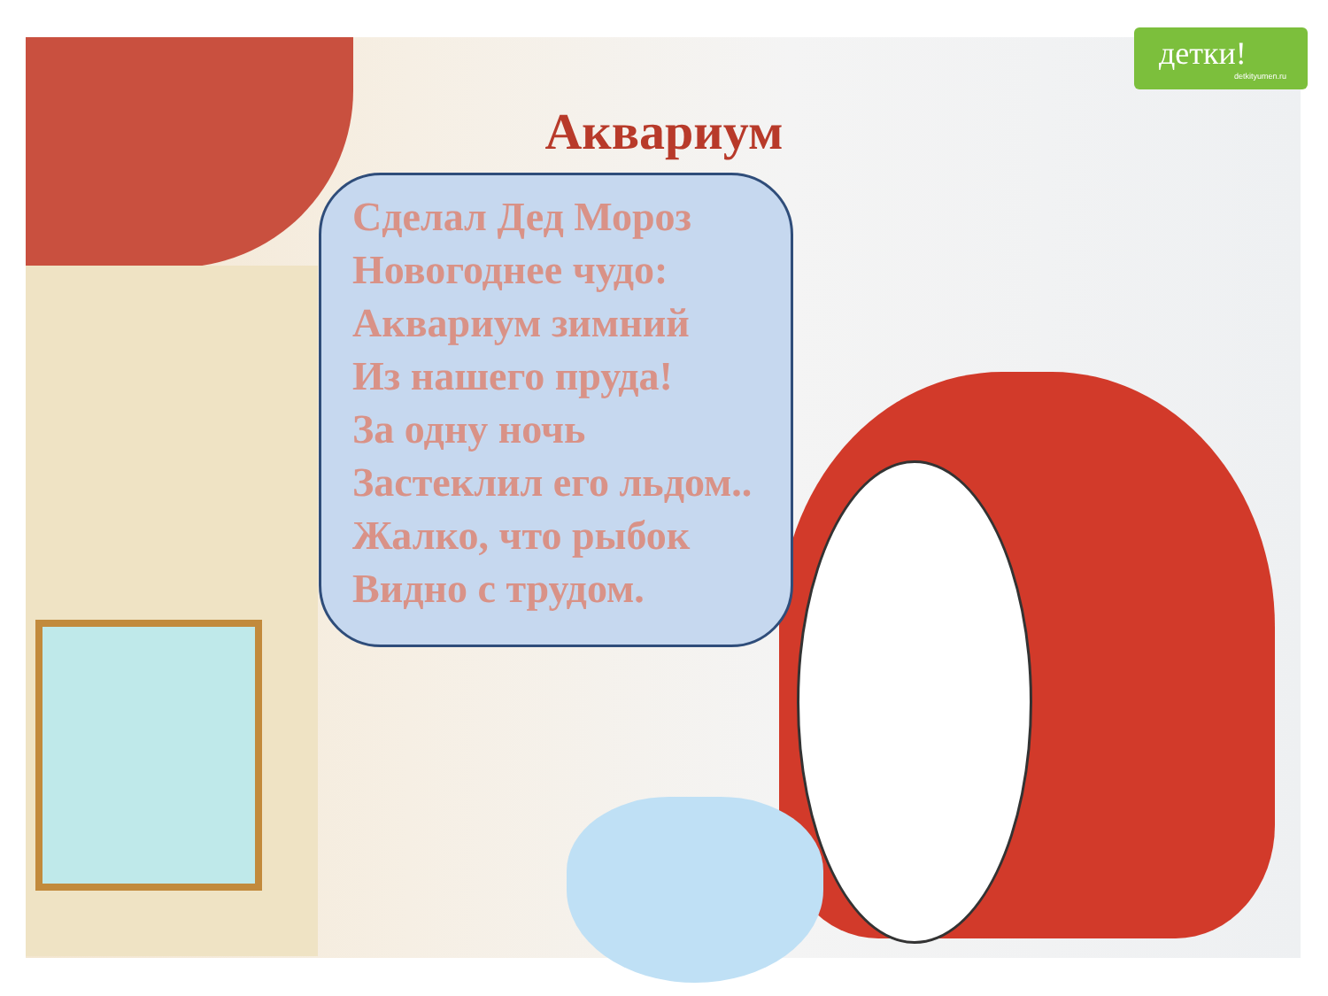детки!
detkityumen.ru
Аквариум
Сделал Дед Мороз
Новогоднее чудо:
Аквариум зимний
Из нашего пруда!
За одну ночь
Застеклил его льдом..
Жалко, что рыбок
Видно с трудом.